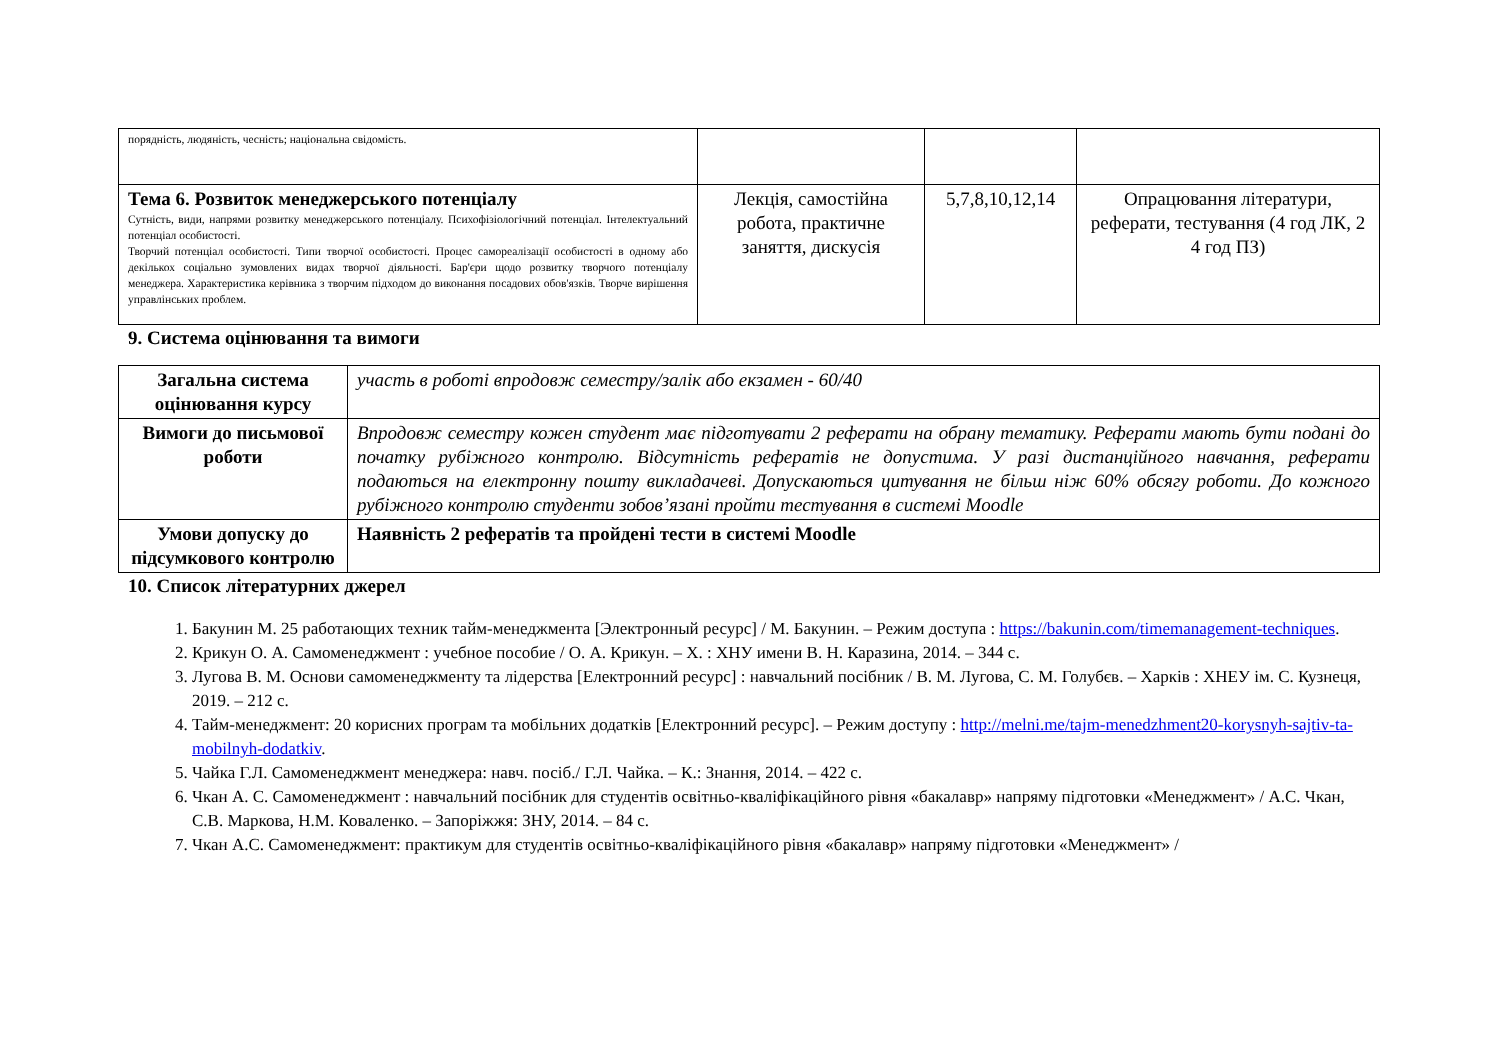| порядність, людяність, чесність; національна свідомість. | | | |
| Тема 6. Розвиток менеджерського потенціалу Сутність, види, напрями розвитку менеджерського потенціалу. Психофізіологічний потенціал. Інтелектуальний потенціал особистості. Творчий потенціал особистості. Типи творчої особистості. Процес самореалізації особистості в одному або декількох соціально зумовлених видах творчої діяльності. Бар'єри щодо розвитку творчого потенціалу менеджера. Характеристика керівника з творчим підходом до виконання посадових обов'язків. Творче вирішення управлінських проблем. | Лекція, самостійна робота, практичне заняття, дискусія | 5,7,8,10,12,14 | Опрацювання літератури, реферати, тестування (4 год ЛК, 2 4 год ПЗ) |
9. Система оцінювання та вимоги
| Загальна система оцінювання курсу | участь в роботі впродовж семестру/залік або екзамен - 60/40 |
| Вимоги до письмової роботи | Впродовж семестру кожен студент має підготувати 2 реферати на обрану тематику. Реферати мають бути подані до початку рубіжного контролю. Відсутність рефератів не допустима. У разі дистанційного навчання, реферати подаються на електронну пошту викладачеві. Допускаються цитування не більш ніж 60% обсягу роботи. До кожного рубіжного контролю студенти зобов’язані пройти тестування в системі Moodle |
| Умови допуску до підсумкового контролю | Наявність 2 рефератів та пройдені тести в системі Moodle |
10. Список літературних джерел
1. Бакунин М. 25 работающих техник тайм-менеджмента [Электронный ресурс] / М. Бакунин. – Режим доступа : https://bakunin.com/timemanagement-techniques.
2. Крикун О. А. Самоменеджмент : учебное пособие / О. А. Крикун. – Х. : ХНУ имени В. Н. Каразина, 2014. – 344 с.
3. Лугова В. М. Основи самоменеджменту та лідерства [Електронний ресурс] : навчальний посібник / В. М. Лугова, С. М. Голубєв. – Харків : ХНЕУ ім. С. Кузнеця, 2019. – 212 с.
4. Тайм-менеджмент: 20 корисних програм та мобільних додатків [Електронний ресурс]. – Режим доступу : http://melni.me/tajm-menedzhment20-korysnyh-sajtiv-ta-mobilnyh-dodatkiv.
5. Чайка Г.Л. Самоменеджмент менеджера: навч. посіб./ Г.Л. Чайка. – К.: Знання, 2014. – 422 с.
6. Чкан А. С. Самоменеджмент : навчальний посібник для студентів освітньо-кваліфікаційного рівня «бакалавр» напряму підготовки «Менеджмент» / А.С. Чкан, С.В. Маркова, Н.М. Коваленко. – Запоріжжя: ЗНУ, 2014. – 84 с.
7. Чкан А.С. Самоменеджмент: практикум для студентів освітньо-кваліфікаційного рівня «бакалавр» напряму підготовки «Менеджмент» /